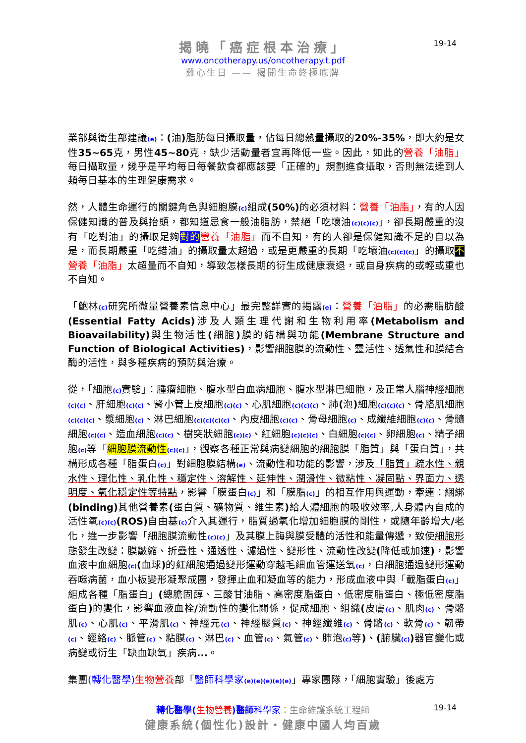揭曉「癌症根本治療」
www.oncotherapy.us/oncotherapy.t.pdf
雞心生日 —— 揭開生命終極底牌
19-14
業部與衛生部建議(e)：(油) 脂肪每日攝取量，佔每日總熱量攝取的20%-35%，即大約是女性35~65克，男性45~80克，缺少活動量者宜再降低一些。因此，如此的營養「油脂」每日攝取量，幾乎是平均每日每餐飲食都應該要「正確的」規劃進食攝取，否則無法達到人類每日基本的生理健康需求。
然，人體生命運行的關鍵角色與細胞膜(c) 組成(50%) 的必須材料：營養「油脂」，有的人因保健知識的普及與抬頭，都知道忌食一般油脂肪，禁絕「吃壞油(c)(c)(c)」，卻長期嚴重的沒有「吃對油」的攝取足夠對的 營養「油脂」而不自知，有的人卻是保健知識不足的自以為是，而長期嚴重「吃錯油」的攝取量太超過，或是更嚴重的長期「吃壞油(c)(c)(c)」的攝取不營養「油脂」太超量而不自知，導致怎樣長期的衍生成健康衰退，或自身疾病的或輕或重也不自知。
「鮑林(c) 研究所微量營養素信息中心」最完整詳實的揭露(e)：營養「油脂」的必需脂肪酸(Essential Fatty Acids) 涉及人類生理代謝和生物利用率(Metabolism and Bioavailability) 與生物活性(細胞) 膜的結構與功能(Membrane Structure and Function of Biological Activities)，影響細胞膜的流動性、靈活性、透氣性和膜結合酶的活性，與多種疾病的預防與治療。
從，「細胞(c) 實驗」：腫瘤細胞、腹水型白血病細胞、腹水型淋巴細胞，及正常人腦神經細胞(c)(c)、肝細胞(c)(c)、腎小管上皮細胞(c)(c)、心肌細胞(c)(c)(c)、肺(泡) 細胞(c)(c)(c)、骨胳肌細胞(c)(c)(c)、漿細胞(c)、淋巴細胞(c)(c)(c)(c)、內皮細胞(c)(c)、骨母細胞(c)、成纖維細胞(c)(c)、骨髓細胞(c)(c)、造血細胞(c)(c)、樹突狀細胞(c)(c)、紅細胞(c)(c)(c)、白細胞(c)(c)、卵細胞(c)、精子細胞(c) 等「細胞膜流動性(c)(c)」，觀察各種正常與病變細胞的細胞膜「脂質」與「蛋白質」，共構形成各種「脂蛋白(c)」對細胞膜結構(e)、流動性和功能的影響，涉及「脂質」疏水性、親水性、理化性、乳化性、穩定性、溶解性、延伸性、潤滑性、微粘性、凝固點、界面力、透明度、氧化穩定性等特點，影響「膜蛋白(c)」和「膜脂(c)」的相互作用與運動，牽連：綑綁(binding) 其他營養素(蛋白質、礦物質、維生素) 給人體細胞的吸收效率,人身體內自成的活性氧(c)(c)(ROS) 自由基(c) 介入其運行，脂質過氧化增加細胞膜的剛性，或隨年齡增大/老化，進一步影響「細胞膜流動性(c)(c)」及其膜上酶與膜受體的活性和能量傳遞，致使細胞形態發生改變：膜皺縮、折疊性、通透性、濾過性、變形性、流動性改變(降低或加速)，影響血液中血細胞(c)(血球) 的紅細胞通過變形運動穿越毛細血管運送氧(c)，白細胞通過變形運動吞噬病菌，血小板變形凝聚成團，發揮止血和凝血等的能力，形成血液中與「載脂蛋白(c)」組成各種「脂蛋白」(總膽固醇、三酸甘油脂、高密度脂蛋白、低密度脂蛋白、極低密度脂蛋白) 的變化，影響血液血栓/流動性的變化關係，促成細胞、組織(皮膚(c)、肌肉(c)、骨骼肌(c)、心肌(c)、平滑肌(c)、神經元(c)、神經膠質(c)、神經纖維(c)、骨骼(c)、軟骨(c)、韌帶(c)、經絡(c)、脈管(c)、粘膜(c)、淋巴(c)、血管(c)、氣管(c)、肺泡(c) 等)、(腑臟(c)) 器官變化或病變或衍生「缺血缺氧」疾病...。
集團(轉化醫學) 生物營養部「醫師科學家(e)(e)(e)(e)(e)」專家團隊，「細胞實驗」後處方
轉化醫學(生物營養)醫師 科學家：生命維護系統工程師
健康系統(個性化)設計・健康中國人均百歲
19-14